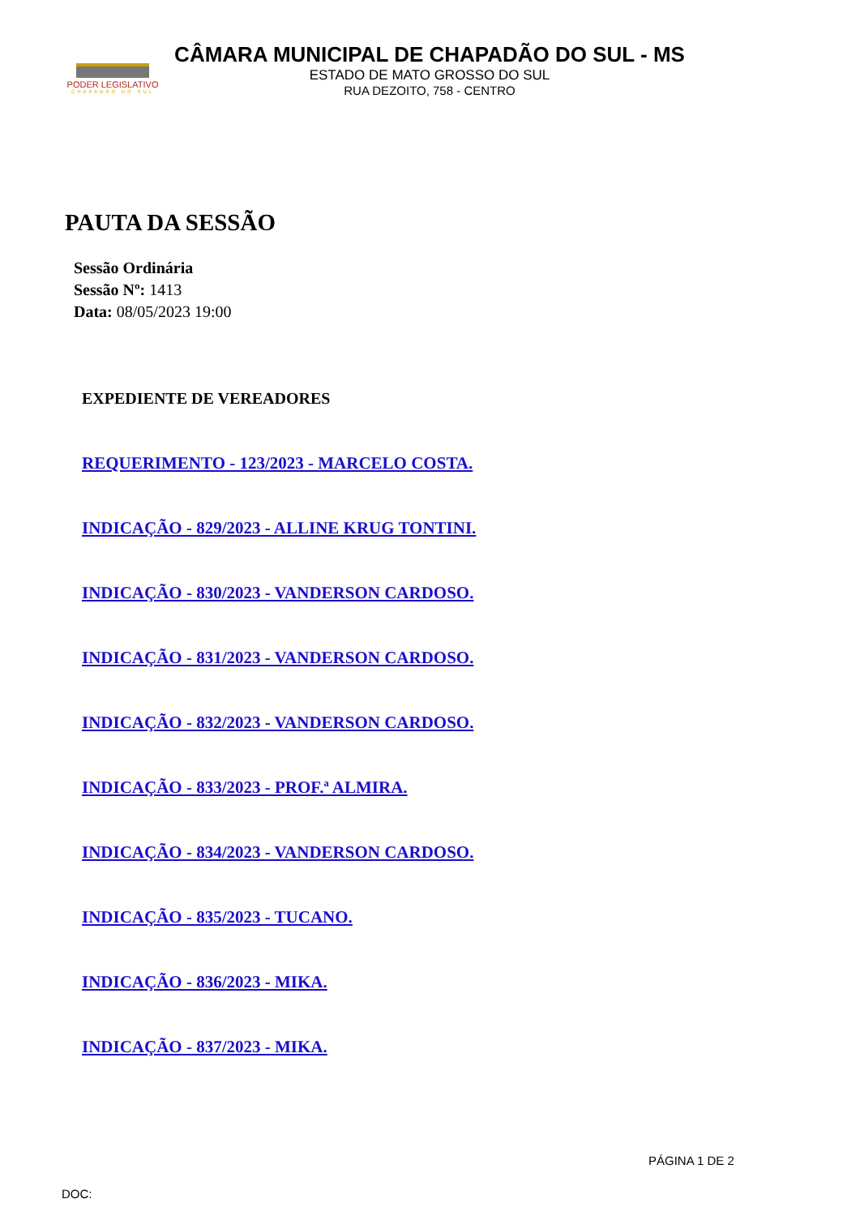PODER LEGISLATIVO
CHAPADÃO DO SUL
CÂMARA MUNICIPAL DE CHAPADÃO DO SUL - MS
ESTADO DE MATO GROSSO DO SUL
RUA DEZOITO, 758 - CENTRO
PAUTA DA SESSÃO
Sessão Ordinária
Sessão Nº: 1413
Data: 08/05/2023 19:00
EXPEDIENTE DE VEREADORES
REQUERIMENTO - 123/2023 - MARCELO COSTA.
INDICAÇÃO - 829/2023 - ALLINE KRUG TONTINI.
INDICAÇÃO - 830/2023 - VANDERSON CARDOSO.
INDICAÇÃO - 831/2023 - VANDERSON CARDOSO.
INDICAÇÃO - 832/2023 - VANDERSON CARDOSO.
INDICAÇÃO - 833/2023 - PROF.ª ALMIRA.
INDICAÇÃO - 834/2023 - VANDERSON CARDOSO.
INDICAÇÃO - 835/2023 - TUCANO.
INDICAÇÃO - 836/2023 - MIKA.
INDICAÇÃO - 837/2023 - MIKA.
PÁGINA 1 DE 2
DOC: